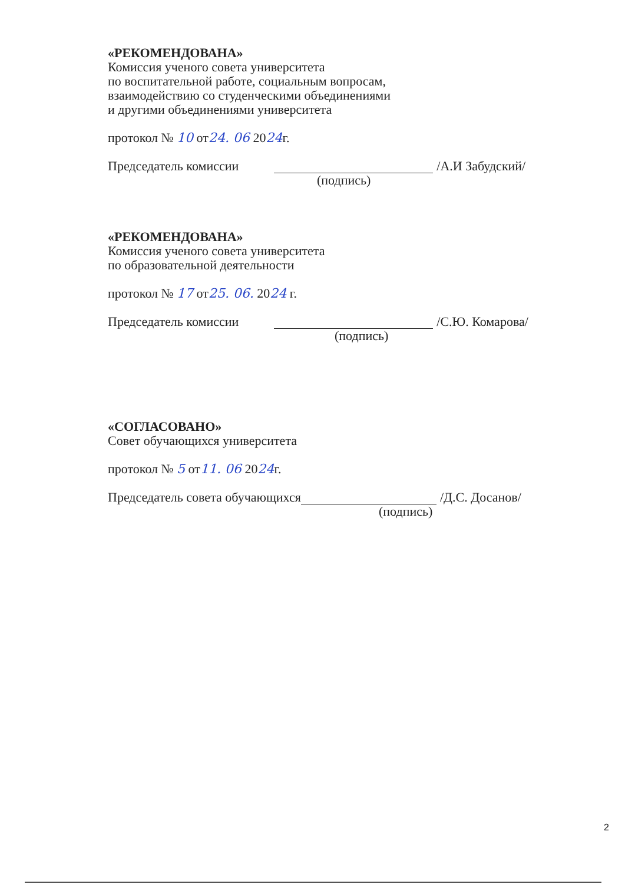«РЕКОМЕНДОВАНА»
Комиссия ученого совета университета
по воспитательной работе, социальным вопросам,
взаимодействию со студенческими объединениями
и другими объединениями университета
протокол № 10 от24. 06 2024г.
Председатель комиссии /А.И Забудский/
(подпись)
«РЕКОМЕНДОВАНА»
Комиссия ученого совета университета
по образовательной деятельности
протокол № 17 от25. 06. 2024 г.
Председатель комиссии /С.Ю. Комарова/
(подпись)
«СОГЛАСОВАНО»
Совет обучающихся университета
протокол № 5 от11. 06 2024г.
Председатель совета обучающихся /Д.С. Досанов/
(подпись)
2